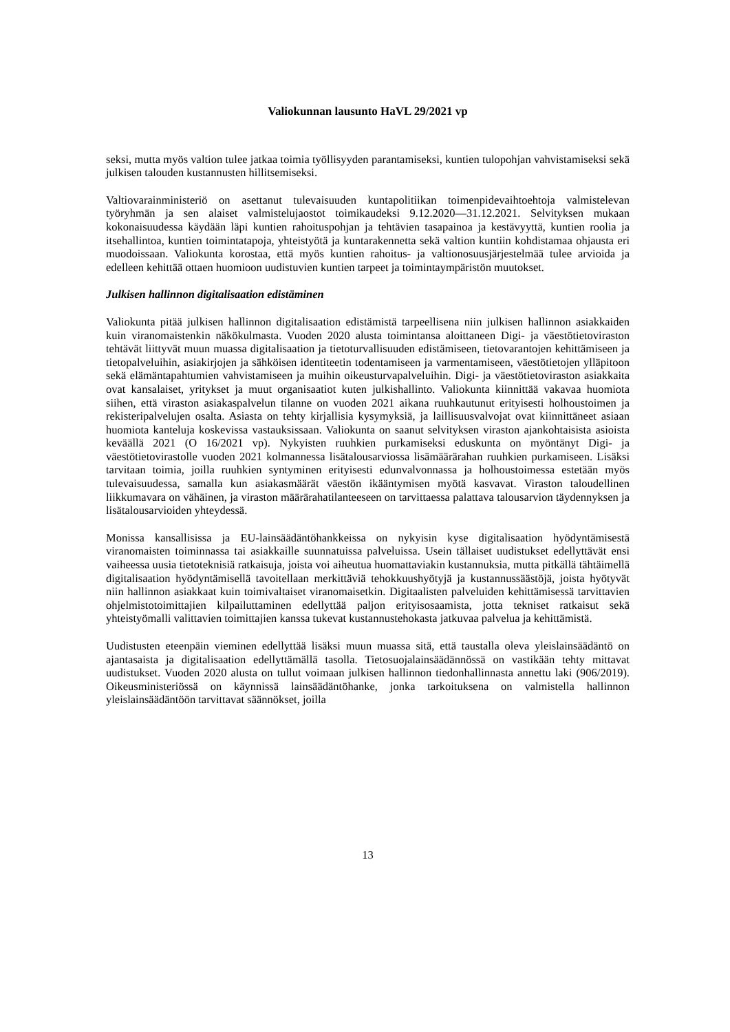Valiokunnan lausunto HaVL 29/2021 vp
seksi, mutta myös valtion tulee jatkaa toimia työllisyyden parantamiseksi, kuntien tulopohjan vahvistamiseksi sekä julkisen talouden kustannusten hillitsemiseksi.
Valtiovarainministeriö on asettanut tulevaisuuden kuntapolitiikan toimenpidevaihtoehtoja valmistelevan työryhmän ja sen alaiset valmistelujaostot toimikaudeksi 9.12.2020—31.12.2021. Selvityksen mukaan kokonaisuudessa käydään läpi kuntien rahoituspohjan ja tehtävien tasapainoa ja kestävyyttä, kuntien roolia ja itsehallintoa, kuntien toimintatapoja, yhteistyötä ja kuntarakennetta sekä valtion kuntiin kohdistamaa ohjausta eri muodoissaan. Valiokunta korostaa, että myös kuntien rahoitus- ja valtionosuusjärjestelmää tulee arvioida ja edelleen kehittää ottaen huomioon uudistuvien kuntien tarpeet ja toimintaympäristön muutokset.
Julkisen hallinnon digitalisaation edistäminen
Valiokunta pitää julkisen hallinnon digitalisaation edistämistä tarpeellisena niin julkisen hallinnon asiakkaiden kuin viranomaistenkin näkökulmasta. Vuoden 2020 alusta toimintansa aloittaneen Digi- ja väestötietoviraston tehtävät liittyvät muun muassa digitalisaation ja tietoturvallisuuden edistämiseen, tietovarantojen kehittämiseen ja tietopalveluihin, asiakirjojen ja sähköisen identiteetin todentamiseen ja varmentamiseen, väestötietojen ylläpitoon sekä elämäntapahtumien vahvistamiseen ja muihin oikeusturvapalveluihin. Digi- ja väestötietoviraston asiakkaita ovat kansalaiset, yritykset ja muut organisaatiot kuten julkishallinto. Valiokunta kiinnittää vakavaa huomiota siihen, että viraston asiakaspalvelun tilanne on vuoden 2021 aikana ruuhkautunut erityisesti holhoustoimen ja rekisteripalvelujen osalta. Asiasta on tehty kirjallisia kysymyksiä, ja laillisuusvalvojat ovat kiinnittäneet asiaan huomiota kanteluja koskevissa vastauksissaan. Valiokunta on saanut selvityksen viraston ajankohtaisista asioista keväällä 2021 (O 16/2021 vp). Nykyisten ruuhkien purkamiseksi eduskunta on myöntänyt Digi- ja väestötietovirastolle vuoden 2021 kolmannessa lisätalousarviossa lisämäärärahan ruuhkien purkamiseen. Lisäksi tarvitaan toimia, joilla ruuhkien syntyminen erityisesti edunvalvonnassa ja holhoustoimessa estetään myös tulevaisuudessa, samalla kun asiakasmäärät väestön ikääntymisen myötä kasvavat. Viraston taloudellinen liikkumavara on vähäinen, ja viraston määrärahatilanteeseen on tarvittaessa palattava talousarvion täydennyksen ja lisätalousarvioiden yhteydessä.
Monissa kansallisissa ja EU-lainsäädäntöhankkeissa on nykyisin kyse digitalisaation hyödyntämisestä viranomaisten toiminnassa tai asiakkaille suunnatuissa palveluissa. Usein tällaiset uudistukset edellyttävät ensi vaiheessa uusia tietoteknisiä ratkaisuja, joista voi aiheutua huomattaviakin kustannuksia, mutta pitkällä tähtäimellä digitalisaation hyödyntämisellä tavoitellaan merkittäviä tehokkuushyötyjä ja kustannussäästöjä, joista hyötyvät niin hallinnon asiakkaat kuin toimivaltaiset viranomaisetkin. Digitaalisten palveluiden kehittämisessä tarvittavien ohjelmistotoimittajien kilpailuttaminen edellyttää paljon erityisosaamista, jotta tekniset ratkaisut sekä yhteistyömalli valittavien toimittajien kanssa tukevat kustannustehokasta jatkuvaa palvelua ja kehittämistä.
Uudistusten eteenpäin vieminen edellyttää lisäksi muun muassa sitä, että taustalla oleva yleislainsäädäntö on ajantasaista ja digitalisaation edellyttämällä tasolla. Tietosuojalainsäädännössä on vastikään tehty mittavat uudistukset. Vuoden 2020 alusta on tullut voimaan julkisen hallinnon tiedonhallinnasta annettu laki (906/2019). Oikeusministeriössä on käynnissä lainsäädäntöhanke, jonka tarkoituksena on valmistella hallinnon yleislainsäädäntöön tarvittavat säännökset, joilla
13